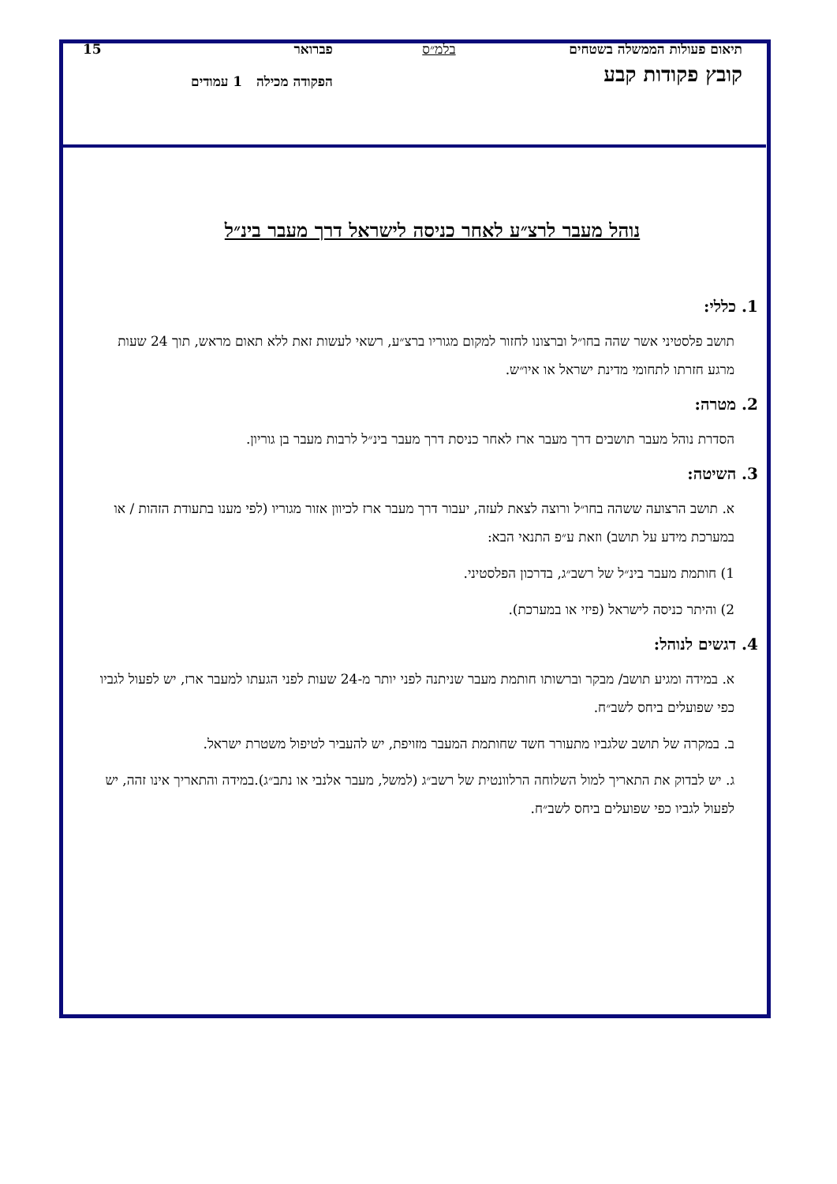תיאום פעולות הממשלה בשטחים
קובץ פקודות קבע
בלמ״ס פברואר
הפקודה מכילה 1 עמודים
15
נוהל מעבר לרצ״ע לאחר כניסה לישראל דרך מעבר בינ״ל
1. כללי:
תושב פלסטיני אשר שהה בחו״ל וברצונו לחזור למקום מגוריו ברצ״ע, רשאי לעשות זאת ללא תאום מראש, תוך 24 שעות מרגע חזרתו לתחומי מדינת ישראל או איו״ש.
2. מטרה:
הסדרת נוהל מעבר תושבים דרך מעבר ארז לאחר כניסת דרך מעבר בינ״ל לרבות מעבר בן גוריון.
3. השיטה:
א. תושב הרצועה ששהה בחו״ל ורוצה לצאת לעזה, יעבור דרך מעבר ארז לכיוון אזור מגוריו (לפי מענו בתעודת הזהות / או במערכת מידע על תושב) וזאת ע״פ התנאי הבא:
1) חותמת מעבר בינ״ל של רשב״ג, בדרכון הפלסטיני.
2) והיתר כניסה לישראל (פיזי או במערכת).
4. דגשים לנוהל:
א. במידה ומגיע תושב/ מבקר וברשותו חותמת מעבר שניתנה לפני יותר מ-24 שעות לפני הגעתו למעבר ארז, יש לפעול לגביו כפי שפועלים ביחס לשב״ח.
ב. במקרה של תושב שלגביו מתעורר חשד שחותמת המעבר מזויפת, יש להעביר לטיפול משטרת ישראל.
ג. יש לבדוק את התאריך למול השלוחה הרלוונטית של רשב״ג (למשל, מעבר אלנבי או נתב״ג).במידה והתאריך אינו זהה, יש לפעול לגביו כפי שפועלים ביחס לשב״ח.